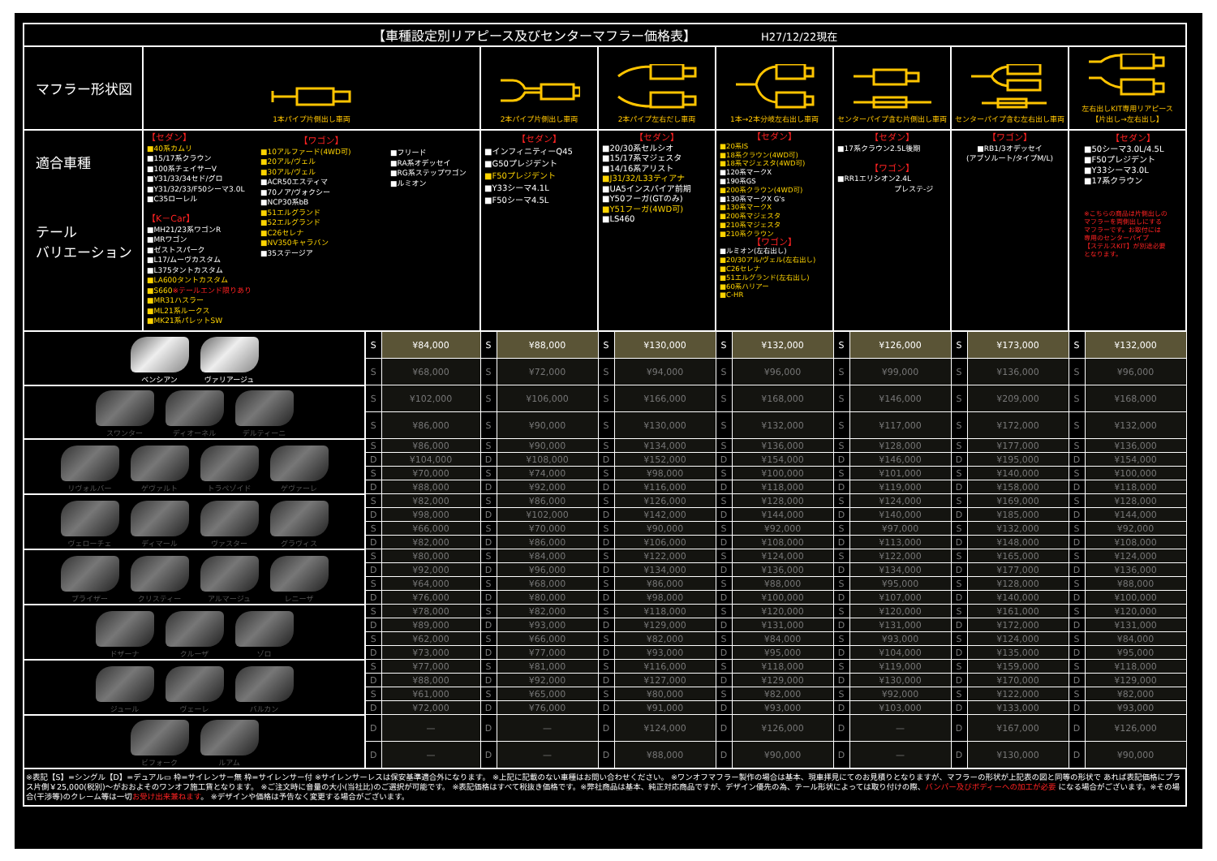| 【車種設定別リアピース及びセンターマフラー価格表】 H27/12/22現在 | | | | | | | | | | | | | | | |
| --- | --- | --- | --- | --- | --- | --- | --- | --- | --- | --- | --- | --- | --- | --- | --- |
| マフラー形状図 | 1本パイプ片側出し車両 | | | 2本パイプ片側出し車両 | | 2本パイプ左右だし車両 | | 1本→2本分岐左右出し車両 | | センターパイプ含む片側出し車両 | | センターパイプ含む左右出し車両 | | 左右出しKIT専用リアピース 【片出し→左右出し】 | |
| 適合車種 テール バリエーション | 【セダン】 ■40系カムリ ■15/17系クラウン ■100系チェイサーV ■Y31/33/34セド/グロ ■Y31/32/33/F50シーマ3.0L ■C35ローレル 【K－Car】 ■MH21/23系ワゴンR ■MRワゴン ■ゼストスパーク ■L17/ムーヴカスタム ■L375タントカスタム ■LA600タントカスタム ■S660 ※テールエンド限りあり ■MR31ハスラー ■ML21系ルークス ■MK21系パレットSW 【ワゴン】 ■10アルファード(4WD可) ■20アル/ヴェル ■30アル/ヴェル ■ACR50エスティマ ■70ノア/ヴォクシー ■NCP30系bB ■51エルグランド ■52エルグランド ■C26セレナ ■NV350キャラバン ■35ステージア ■フリード ■RA系オデッセイ ■RG系ステップワゴン ■ルミオン | | | 【セダン】 ■インフィニティーQ45 ■G50プレジデント ■F50プレジデント ■Y33シーマ4.1L ■F50シーマ4.5L | | 【セダン】 ■20/30系セルシオ ■15/17系マジェスタ ■14/16系アリスト ■J31/32/L33ティアナ ■UA5インスパイア前期 ■Y50フーガ(GTのみ) ■Y51フーガ(4WD可) ■LS460 | | 【セダン】 ■20系IS ■18系クラウン(4WD可) ■18系マジェスタ(4WD可) ■120系マークX ■190系GS ■200系クラウン(4WD可) ■130系マークX G's ■130系マークX ■200系マジェスタ ■210系マジェスタ ■210系クラウン 【ワゴン】 ■ルミオン(左右出し) ■20/30アル/ヴェル(左右出し) ■C26セレナ ■51エルグランド(左右出し) ■60系ハリアー ■C-HR | | 【セダン】 ■17系クラウン2.5L後期 【ワゴン】 ■RR1エリシオン2.4L プレステ-ジ | | 【ワゴン】 ■RB1/3オデッセイ (アブソルート/タイプM/L) | | 【セダン】 ■50シーマ3.0L/4.5L ■F50プレジデント ■Y33シーマ3.0L ■17系クラウン ※こちらの商品は片側出しの マフラーを両側出しにする マフラーです。お取付には 専用のセンターパイプ 【ステルスKIT】が別途必要 となります。 | |
| ベンシアン ヴァリアージュ | | S | ¥84,000 | S | ¥88,000 | S | ¥130,000 | S | ¥132,000 | S | ¥126,000 | S | ¥173,000 | S | ¥132,000 |
| | | S | ¥68,000 | S | ¥72,000 | S | ¥94,000 | S | ¥96,000 | S | ¥99,000 | S | ¥136,000 | S | ¥96,000 |
| スワンター ディオーネル デルティーニ | | S | ¥102,000 | S | ¥106,000 | S | ¥166,000 | S | ¥168,000 | S | ¥146,000 | S | ¥209,000 | S | ¥168,000 |
| | | S | ¥86,000 | S | ¥90,000 | S | ¥130,000 | S | ¥132,000 | S | ¥117,000 | S | ¥172,000 | S | ¥132,000 |
| リヴォルバー ゲヴァルト トラペゾイド ゲヴァーレ | | S | ¥86,000 | S | ¥90,000 | S | ¥134,000 | S | ¥136,000 | S | ¥128,000 | S | ¥177,000 | S | ¥136,000 |
| | | D | ¥104,000 | D | ¥108,000 | D | ¥152,000 | D | ¥154,000 | D | ¥146,000 | D | ¥195,000 | D | ¥154,000 |
| | | S | ¥70,000 | S | ¥74,000 | S | ¥98,000 | S | ¥100,000 | S | ¥101,000 | S | ¥140,000 | S | ¥100,000 |
| | | D | ¥88,000 | D | ¥92,000 | D | ¥116,000 | D | ¥118,000 | D | ¥119,000 | D | ¥158,000 | D | ¥118,000 |
| ヴェローチェ ディマール ヴァスター グラヴィス | | S | ¥82,000 | S | ¥86,000 | S | ¥126,000 | S | ¥128,000 | S | ¥124,000 | S | ¥169,000 | S | ¥128,000 |
| | | D | ¥98,000 | D | ¥102,000 | D | ¥142,000 | D | ¥144,000 | D | ¥140,000 | D | ¥185,000 | D | ¥144,000 |
| | | S | ¥66,000 | S | ¥70,000 | S | ¥90,000 | S | ¥92,000 | S | ¥97,000 | S | ¥132,000 | S | ¥92,000 |
| | | D | ¥82,000 | D | ¥86,000 | D | ¥106,000 | D | ¥108,000 | D | ¥113,000 | D | ¥148,000 | D | ¥108,000 |
| ブライザー クリスティー アルマージュ レニーザ | | S | ¥80,000 | S | ¥84,000 | S | ¥122,000 | S | ¥124,000 | S | ¥122,000 | S | ¥165,000 | S | ¥124,000 |
| | | D | ¥92,000 | D | ¥96,000 | D | ¥134,000 | D | ¥136,000 | D | ¥134,000 | D | ¥177,000 | D | ¥136,000 |
| | | S | ¥64,000 | S | ¥68,000 | S | ¥86,000 | S | ¥88,000 | S | ¥95,000 | S | ¥128,000 | S | ¥88,000 |
| | | D | ¥76,000 | D | ¥80,000 | D | ¥98,000 | D | ¥100,000 | D | ¥107,000 | D | ¥140,000 | D | ¥100,000 |
| ドザーナ クルーザ ゾロ | | S | ¥78,000 | S | ¥82,000 | S | ¥118,000 | S | ¥120,000 | S | ¥120,000 | S | ¥161,000 | S | ¥120,000 |
| | | D | ¥89,000 | D | ¥93,000 | D | ¥129,000 | D | ¥131,000 | D | ¥131,000 | D | ¥172,000 | D | ¥131,000 |
| | | S | ¥62,000 | S | ¥66,000 | S | ¥82,000 | S | ¥84,000 | S | ¥93,000 | S | ¥124,000 | S | ¥84,000 |
| | | D | ¥73,000 | D | ¥77,000 | D | ¥93,000 | D | ¥95,000 | D | ¥104,000 | D | ¥135,000 | D | ¥95,000 |
| ジュール ヴェーレ バルカン | | S | ¥77,000 | S | ¥81,000 | S | ¥116,000 | S | ¥118,000 | S | ¥119,000 | S | ¥159,000 | S | ¥118,000 |
| | | D | ¥88,000 | D | ¥92,000 | D | ¥127,000 | D | ¥129,000 | D | ¥130,000 | D | ¥170,000 | D | ¥129,000 |
| | | S | ¥61,000 | S | ¥65,000 | S | ¥80,000 | S | ¥82,000 | S | ¥92,000 | S | ¥122,000 | S | ¥82,000 |
| | | D | ¥72,000 | D | ¥76,000 | D | ¥91,000 | D | ¥93,000 | D | ¥103,000 | D | ¥133,000 | D | ¥93,000 |
| ビフォーク ルアム | | D | — | D | — | D | ¥124,000 | D | ¥126,000 | D | — | D | ¥167,000 | D | ¥126,000 |
| | | D | — | D | — | D | ¥88,000 | D | ¥90,000 | D | — | D | ¥130,000 | D | ¥90,000 |
| ※表記【S】=シングル【D】=デュアル▭ 枠=サイレンサー無 枠=サイレンサー付 ※サイレンサーレスは保安基準適合外になります。 ※上記に記載のない車種はお問い合わせください。 ※ワンオフマフラー製作の場合は基本、現車拝見にてのお見積りとなりますが、マフラーの形状が上記表の図と同等の形状で あれば表記価格にプラス片側￥25,000(税別)～がおおよそのワンオフ施工賃となります。 ※ご注文時に音量の大小(当社比)のご選択が可能です。 ※表記価格はすべて税抜き価格です。※弊社商品は基本、純正対応商品ですが、デザイン優先の為、テール形状によっては取り付けの際、 バンパー及びボディーへの加工が必要 になる場合がございます。※その場合(干渉等)のクレーム等は一切 お受け出来兼ねます 。 ※デザインや価格は予告なく変更する場合がございます。 | | | | | | | | | | | | | | | |